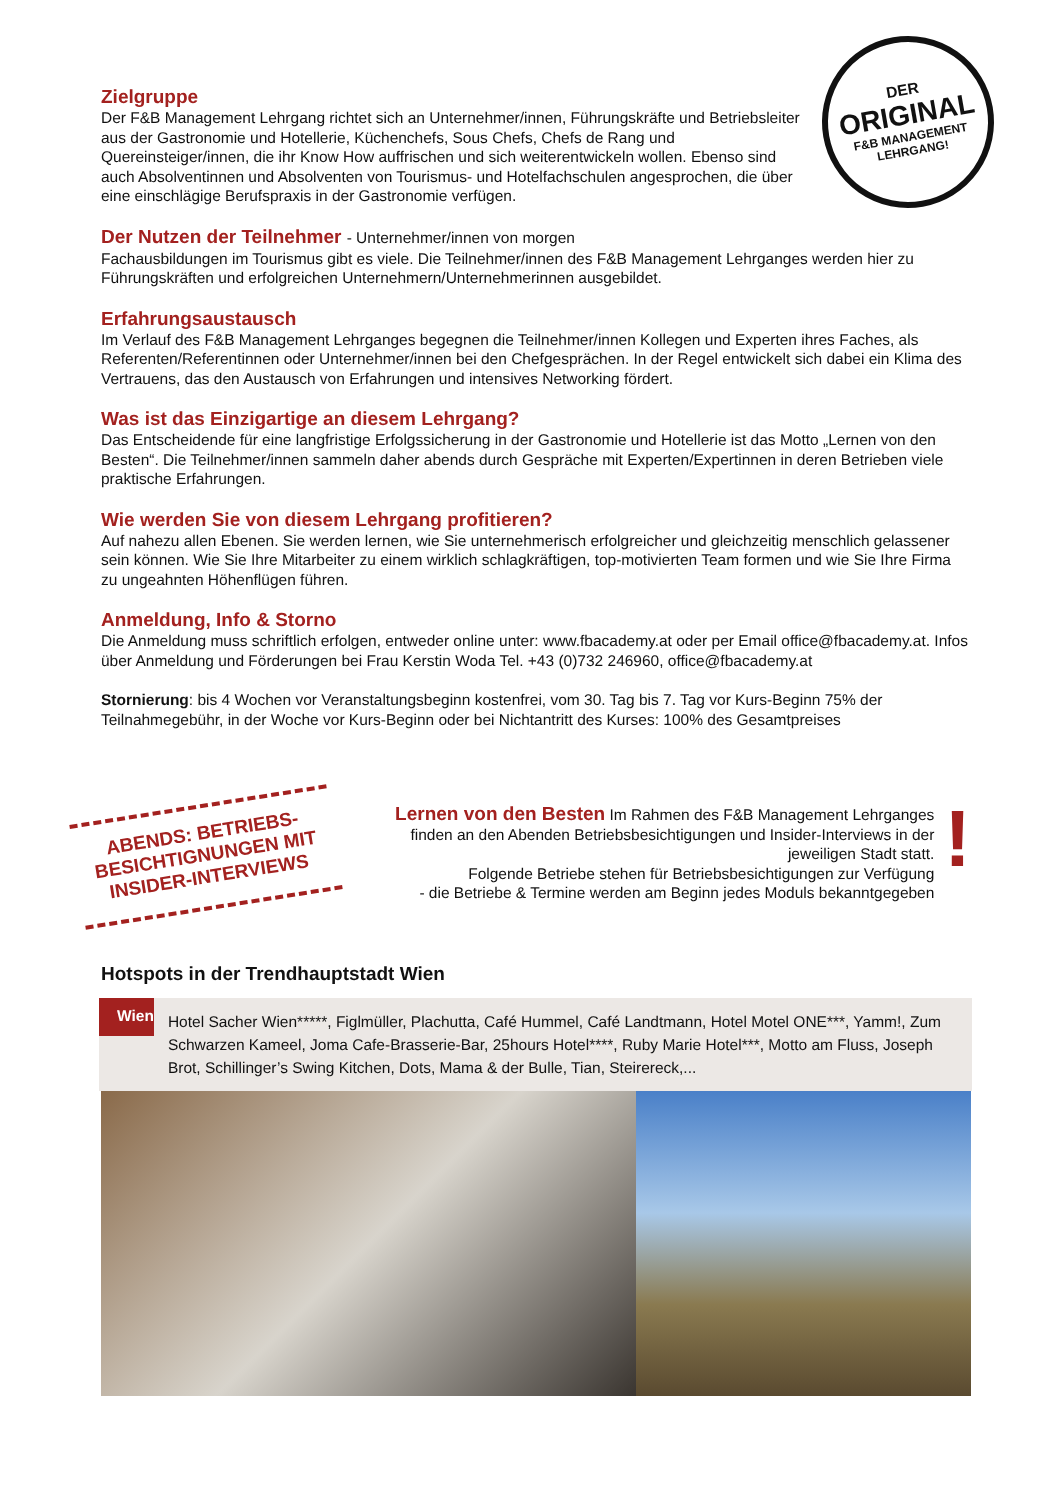DER
ORIGINAL
F&B MANAGEMENT
LEHRGANG!
Zielgruppe
Der F&B Management Lehrgang richtet sich an Unternehmer/innen, Führungskräfte und Betriebsleiter aus der Gastronomie und Hotellerie, Küchenchefs, Sous Chefs, Chefs de Rang und Quereinsteiger/innen, die ihr Know How auffrischen und sich weiterentwickeln wollen. Ebenso sind auch Absolventinnen und Absolventen von Tourismus- und Hotelfachschulen angesprochen, die über eine einschlägige Berufspraxis in der Gastronomie verfügen.
Der Nutzen der Teilnehmer - Unternehmer/innen von morgen
Fachausbildungen im Tourismus gibt es viele. Die Teilnehmer/innen des F&B Management Lehrganges werden hier zu Führungskräften und erfolgreichen Unternehmern/Unternehmerinnen ausgebildet.
Erfahrungsaustausch
Im Verlauf des F&B Management Lehrganges begegnen die Teilnehmer/innen Kollegen und Experten ihres Faches, als Referenten/Referentinnen oder Unternehmer/innen bei den Chefgesprächen. In der Regel entwickelt sich dabei ein Klima des Vertrauens, das den Austausch von Erfahrungen und intensives Networking fördert.
Was ist das Einzigartige an diesem Lehrgang?
Das Entscheidende für eine langfristige Erfolgssicherung in der Gastronomie und Hotellerie ist das Motto „Lernen von den Besten“. Die Teilnehmer/innen sammeln daher abends durch Gespräche mit Experten/Expertinnen in deren Betrieben viele praktische Erfahrungen.
Wie werden Sie von diesem Lehrgang profitieren?
Auf nahezu allen Ebenen. Sie werden lernen, wie Sie unternehmerisch erfolgreicher und gleichzeitig menschlich gelassener sein können. Wie Sie Ihre Mitarbeiter zu einem wirklich schlagkräftigen, top-motivierten Team formen und wie Sie Ihre Firma zu ungeahnten Höhenflügen führen.
Anmeldung, Info & Storno
Die Anmeldung muss schriftlich erfolgen, entweder online unter: www.fbacademy.at oder per Email office@fbacademy.at. Infos über Anmeldung und Förderungen bei Frau Kerstin Woda Tel. +43 (0)732 246960, office@fbacademy.at
Stornierung: bis 4 Wochen vor Veranstaltungsbeginn kostenfrei, vom 30. Tag bis 7. Tag vor Kurs-Beginn 75% der Teilnahmegebühr, in der Woche vor Kurs-Beginn oder bei Nichtantritt des Kurses: 100% des Gesamtpreises
ABENDS: BETRIEBS-
BESICHTIGNUNGEN MIT
INSIDER-INTERVIEWS
Lernen von den Besten Im Rahmen des F&B Management Lehrganges finden an den Abenden Betriebsbesichtigungen und Insider-Interviews in der jeweiligen Stadt statt.
Folgende Betriebe stehen für Betriebsbesichtigungen zur Verfügung
- die Betriebe & Termine werden am Beginn jedes Moduls bekanntgegeben
!
Hotspots in der Trendhauptstadt Wien
Wien
Hotel Sacher Wien*****, Figlmüller, Plachutta, Café Hummel, Café Landtmann, Hotel Motel ONE***, Yamm!, Zum Schwarzen Kameel, Joma Cafe-Brasserie-Bar, 25hours Hotel****, Ruby Marie Hotel***, Motto am Fluss, Joseph Brot, Schillinger’s Swing Kitchen, Dots, Mama & der Bulle, Tian, Steirereck,...